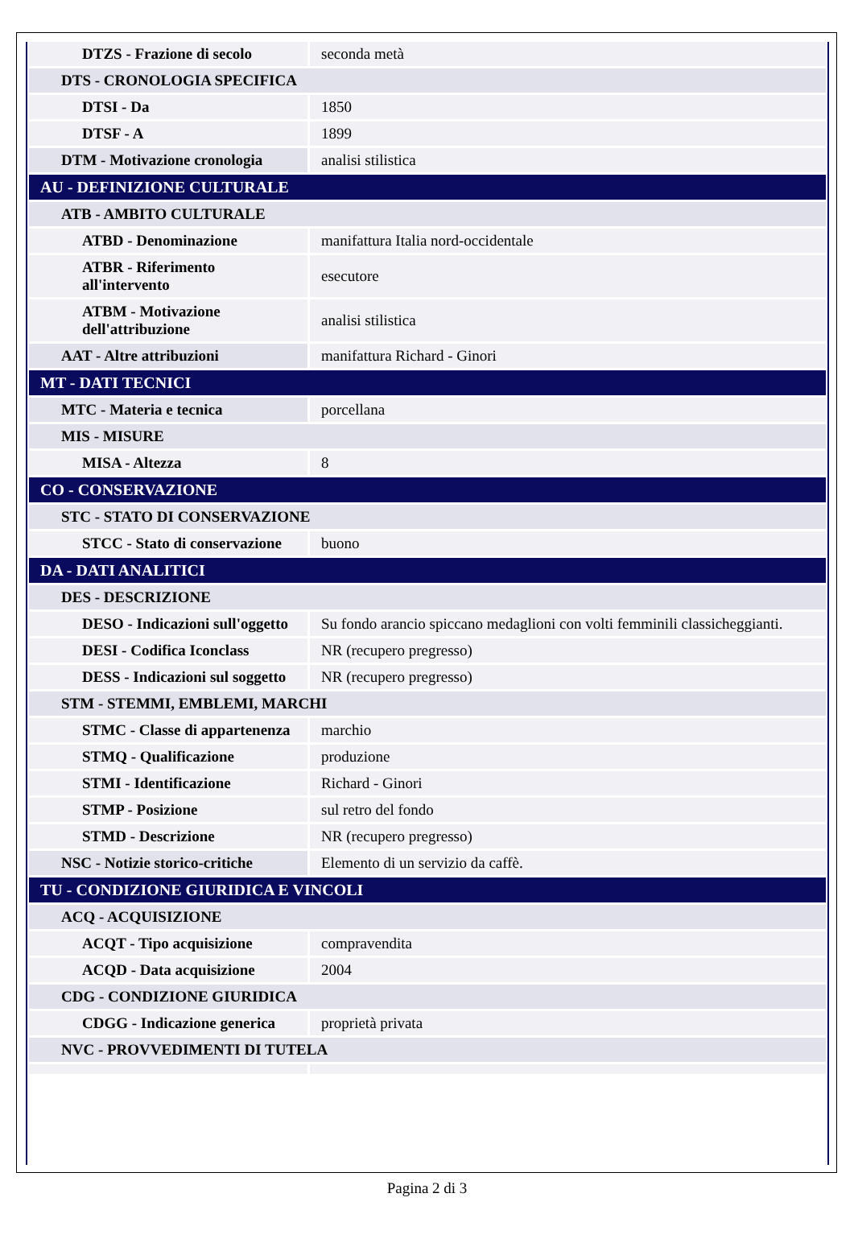| DTZS - Frazione di secolo | seconda metà |
| DTS - CRONOLOGIA SPECIFICA | |
| DTSI - Da | 1850 |
| DTSF - A | 1899 |
| DTM - Motivazione cronologia | analisi stilistica |
| AU - DEFINIZIONE CULTURALE | |
| ATB - AMBITO CULTURALE | |
| ATBD - Denominazione | manifattura Italia nord-occidentale |
| ATBR - Riferimento all'intervento | esecutore |
| ATBM - Motivazione dell'attribuzione | analisi stilistica |
| AAT - Altre attribuzioni | manifattura Richard - Ginori |
| MT - DATI TECNICI | |
| MTC - Materia e tecnica | porcellana |
| MIS - MISURE | |
| MISA - Altezza | 8 |
| CO - CONSERVAZIONE | |
| STC - STATO DI CONSERVAZIONE | |
| STCC - Stato di conservazione | buono |
| DA - DATI ANALITICI | |
| DES - DESCRIZIONE | |
| DESO - Indicazioni sull'oggetto | Su fondo arancio spiccano medaglioni con volti femminili classicheggianti. |
| DESI - Codifica Iconclass | NR (recupero pregresso) |
| DESS - Indicazioni sul soggetto | NR (recupero pregresso) |
| STM - STEMMI, EMBLEMI, MARCHI | |
| STMC - Classe di appartenenza | marchio |
| STMQ - Qualificazione | produzione |
| STMI - Identificazione | Richard - Ginori |
| STMP - Posizione | sul retro del fondo |
| STMD - Descrizione | NR (recupero pregresso) |
| NSC - Notizie storico-critiche | Elemento di un servizio da caffè. |
| TU - CONDIZIONE GIURIDICA E VINCOLI | |
| ACQ - ACQUISIZIONE | |
| ACQT - Tipo acquisizione | compravendita |
| ACQD - Data acquisizione | 2004 |
| CDG - CONDIZIONE GIURIDICA | |
| CDGG - Indicazione generica | proprietà privata |
| NVC - PROVVEDIMENTI DI TUTELA | |
Pagina 2 di 3